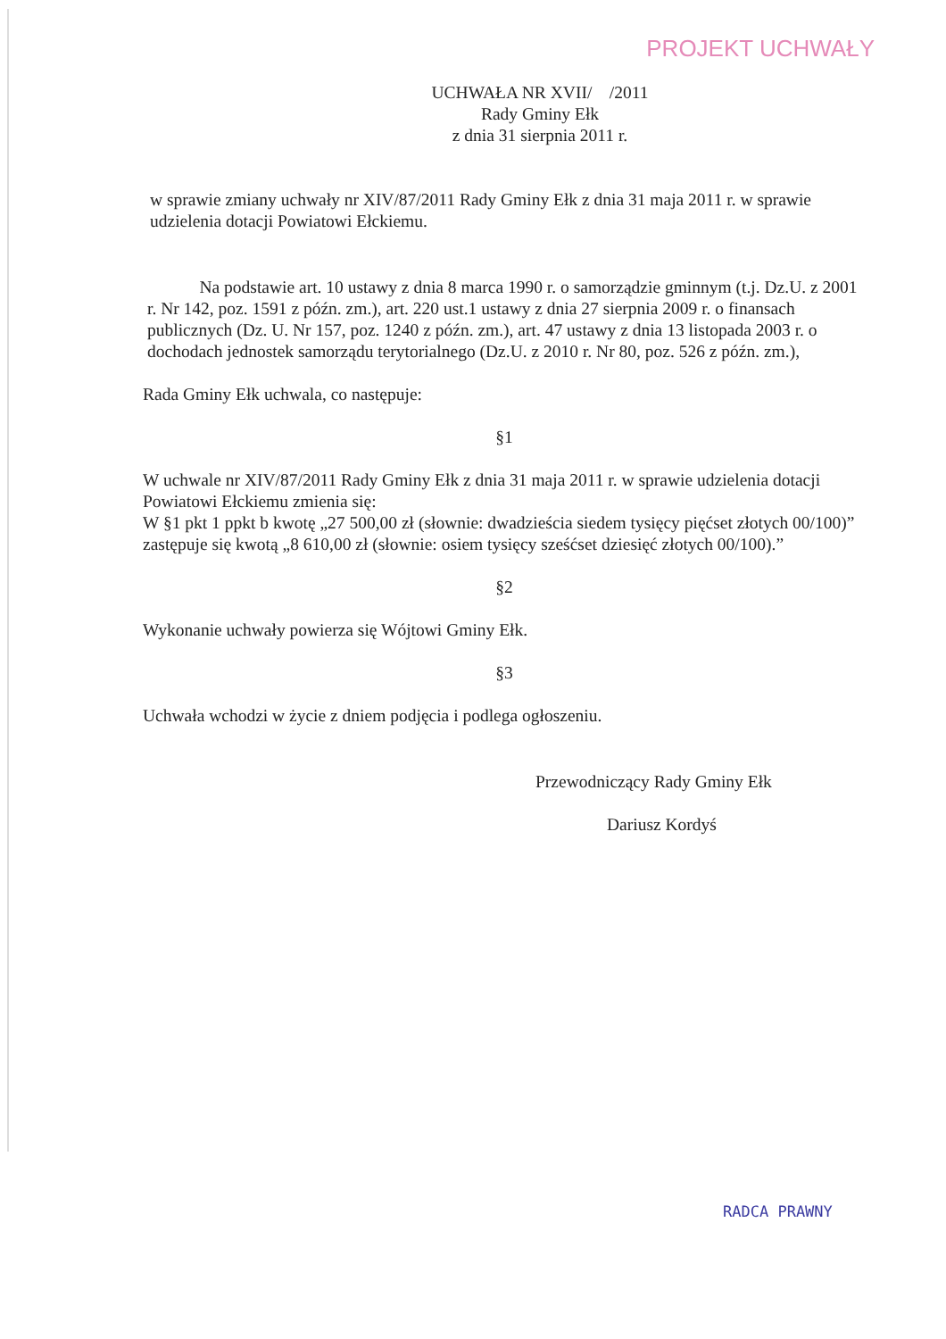PROJEKT UCHWAŁY
UCHWAŁA NR XVII/ /2011
Rady Gminy Ełk
z dnia 31 sierpnia 2011 r.
w sprawie zmiany uchwały nr XIV/87/2011 Rady Gminy Ełk z dnia 31 maja 2011 r. w sprawie udzielenia dotacji Powiatowi Ełckiemu.
Na podstawie art. 10 ustawy z dnia 8 marca 1990 r. o samorządzie gminnym (t.j. Dz.U. z 2001 r. Nr 142, poz. 1591 z późn. zm.), art. 220 ust.1 ustawy z dnia 27 sierpnia 2009 r. o finansach publicznych (Dz. U. Nr 157, poz. 1240 z późn. zm.), art. 47 ustawy z dnia 13 listopada 2003 r. o dochodach jednostek samorządu terytorialnego (Dz.U. z 2010 r. Nr 80, poz. 526 z późn. zm.),
Rada Gminy Ełk uchwala, co następuje:
§1
W uchwale nr XIV/87/2011 Rady Gminy Ełk z dnia 31 maja 2011 r. w sprawie udzielenia dotacji Powiatowi Ełckiemu zmienia się:
W §1 pkt 1 ppkt b kwotę „27 500,00 zł (słownie: dwadzieścia siedem tysięcy pięćset złotych 00/100)” zastępuje się kwotą „8 610,00 zł (słownie: osiem tysięcy sześćset dziesięć złotych 00/100).”
§2
Wykonanie uchwały powierza się Wójtowi Gminy Ełk.
§3
Uchwała wchodzi w życie z dniem podjęcia i podlega ogłoszeniu.
Przewodniczący Rady Gminy Ełk
Dariusz Kordyś
RADCA PRAWNY